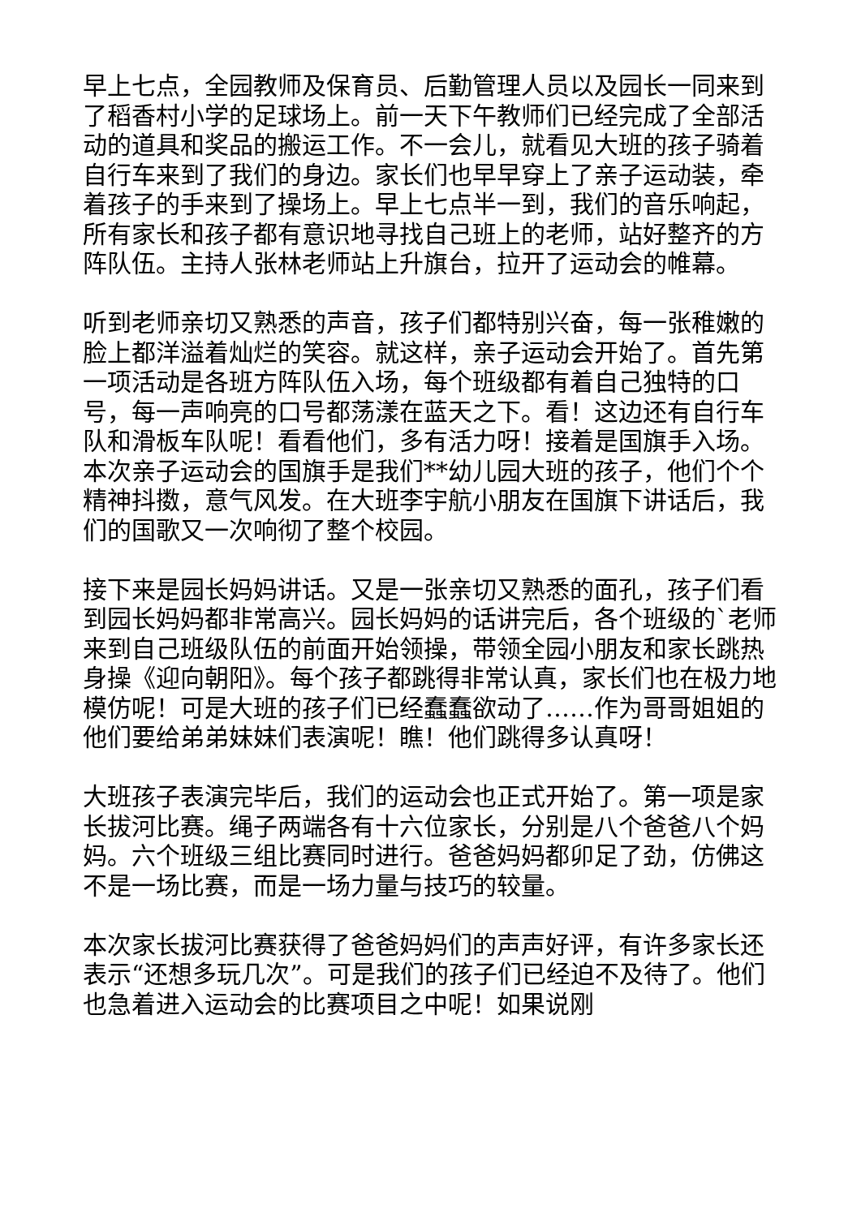早上七点，全园教师及保育员、后勤管理人员以及园长一同来到了稻香村小学的足球场上。前一天下午教师们已经完成了全部活动的道具和奖品的搬运工作。不一会儿，就看见大班的孩子骑着自行车来到了我们的身边。家长们也早早穿上了亲子运动装，牵着孩子的手来到了操场上。早上七点半一到，我们的音乐响起，所有家长和孩子都有意识地寻找自己班上的老师，站好整齐的方阵队伍。主持人张林老师站上升旗台，拉开了运动会的帷幕。
听到老师亲切又熟悉的声音，孩子们都特别兴奋，每一张稚嫩的脸上都洋溢着灿烂的笑容。就这样，亲子运动会开始了。首先第一项活动是各班方阵队伍入场，每个班级都有着自己独特的口号，每一声响亮的口号都荡漾在蓝天之下。看！这边还有自行车队和滑板车队呢！看看他们，多有活力呀！接着是国旗手入场。本次亲子运动会的国旗手是我们**幼儿园大班的孩子，他们个个精神抖擞，意气风发。在大班李宇航小朋友在国旗下讲话后，我们的国歌又一次响彻了整个校园。
接下来是园长妈妈讲话。又是一张亲切又熟悉的面孔，孩子们看到园长妈妈都非常高兴。园长妈妈的话讲完后，各个班级的`老师来到自己班级队伍的前面开始领操，带领全园小朋友和家长跳热身操《迎向朝阳》。每个孩子都跳得非常认真，家长们也在极力地模仿呢！可是大班的孩子们已经蠢蠢欲动了……作为哥哥姐姐的他们要给弟弟妹妹们表演呢！瞧！他们跳得多认真呀！
大班孩子表演完毕后，我们的运动会也正式开始了。第一项是家长拔河比赛。绳子两端各有十六位家长，分别是八个爸爸八个妈妈。六个班级三组比赛同时进行。爸爸妈妈都卯足了劲，仿佛这不是一场比赛，而是一场力量与技巧的较量。
本次家长拔河比赛获得了爸爸妈妈们的声声好评，有许多家长还表示“还想多玩几次”。可是我们的孩子们已经迫不及待了。他们也急着进入运动会的比赛项目之中呢！如果说刚